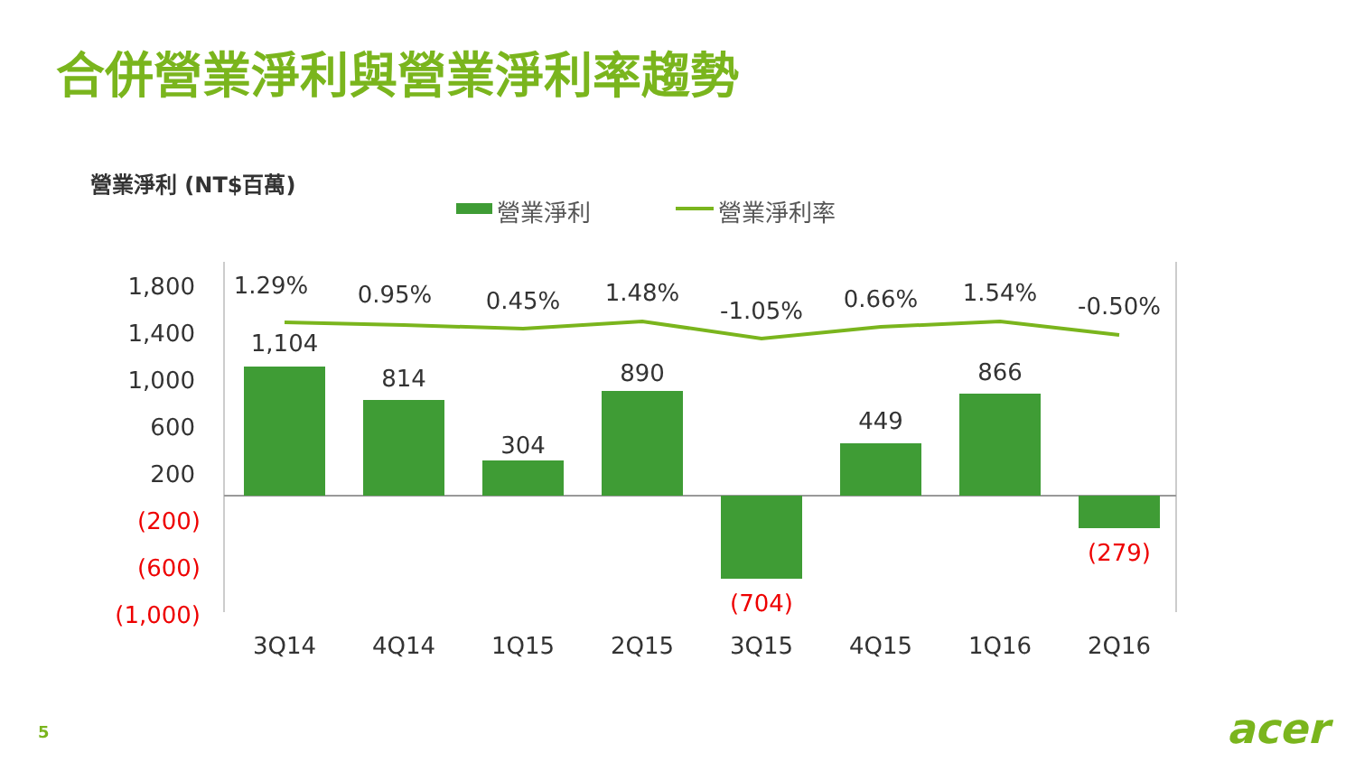合併營業淨利與營業淨利率趨勢
營業淨利 (NT$百萬)
營業淨利
營業淨利率
1,800
1,400
1,000
600
200
(200)
(600)
(1,000)
1.29%
0.95%
0.45%
1.48%
-1.05%
0.66%
1.54%
-0.50%
1,104
814
304
890
449
866
3Q14
4Q14
1Q15
2Q15
3Q15
4Q15
1Q16
2Q16
(704)
(279)
5 acer